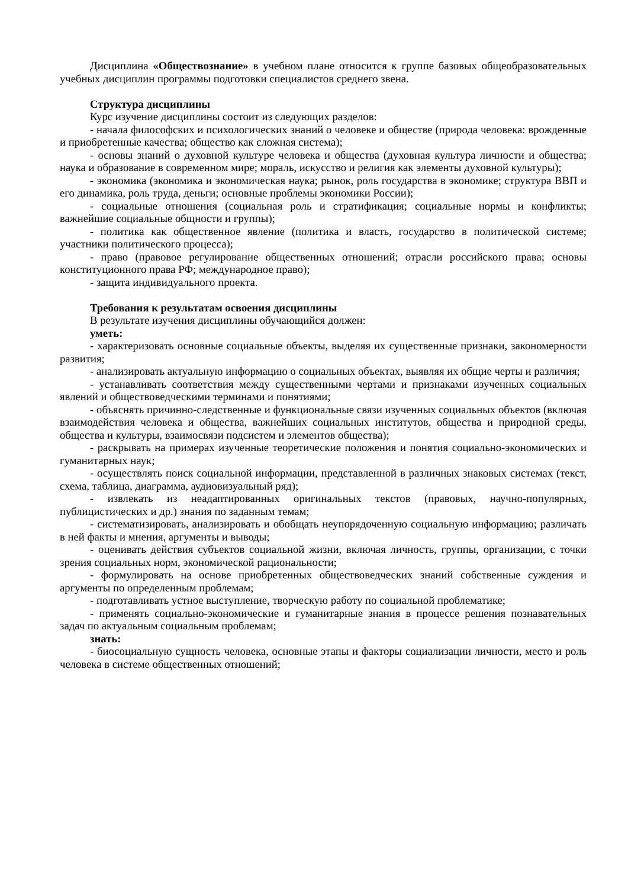Дисциплина «Обществознание» в учебном плане относится к группе базовых общеобразовательных учебных дисциплин программы подготовки специалистов среднего звена.
Структура дисциплины
Курс изучение дисциплины состоит из следующих разделов:
- начала философских и психологических знаний о человеке и обществе (природа человека: врожденные и приобретенные качества; общество как сложная система);
- основы знаний о духовной культуре человека и общества (духовная культура личности и общества; наука и образование в современном мире; мораль, искусство и религия как элементы духовной культуры);
- экономика (экономика и экономическая наука; рынок, роль государства в экономике; структура ВВП и его динамика, роль труда, деньги; основные проблемы экономики России);
- социальные отношения (социальная роль и стратификация; социальные нормы и конфликты; важнейшие социальные общности и группы);
- политика как общественное явление (политика и власть, государство в политической системе; участники политического процесса);
- право (правовое регулирование общественных отношений; отрасли российского права; основы конституционного права РФ; международное право);
- защита индивидуального проекта.
Требования к результатам освоения дисциплины
В результате изучения дисциплины обучающийся должен:
уметь:
- характеризовать основные социальные объекты, выделяя их существенные признаки, закономерности развития;
- анализировать актуальную информацию о социальных объектах, выявляя их общие черты и различия;
- устанавливать соответствия между существенными чертами и признаками изученных социальных явлений и обществоведческими терминами и понятиями;
- объяснять причинно-следственные и функциональные связи изученных социальных объектов (включая взаимодействия человека и общества, важнейших социальных институтов, общества и природной среды, общества и культуры, взаимосвязи подсистем и элементов общества);
- раскрывать на примерах изученные теоретические положения и понятия социально-экономических и гуманитарных наук;
- осуществлять поиск социальной информации, представленной в различных знаковых системах (текст, схема, таблица, диаграмма, аудиовизуальный ряд);
- извлекать из неадаптированных оригинальных текстов (правовых, научно-популярных, публицистических и др.) знания по заданным темам;
- систематизировать, анализировать и обобщать неупорядоченную социальную информацию; различать в ней факты и мнения, аргументы и выводы;
- оценивать действия субъектов социальной жизни, включая личность, группы, организации, с точки зрения социальных норм, экономической рациональности;
- формулировать на основе приобретенных обществоведческих знаний собственные суждения и аргументы по определенным проблемам;
- подготавливать устное выступление, творческую работу по социальной проблематике;
- применять социально-экономические и гуманитарные знания в процессе решения познавательных задач по актуальным социальным проблемам;
знать:
- биосоциальную сущность человека, основные этапы и факторы социализации личности, место и роль человека в системе общественных отношений;